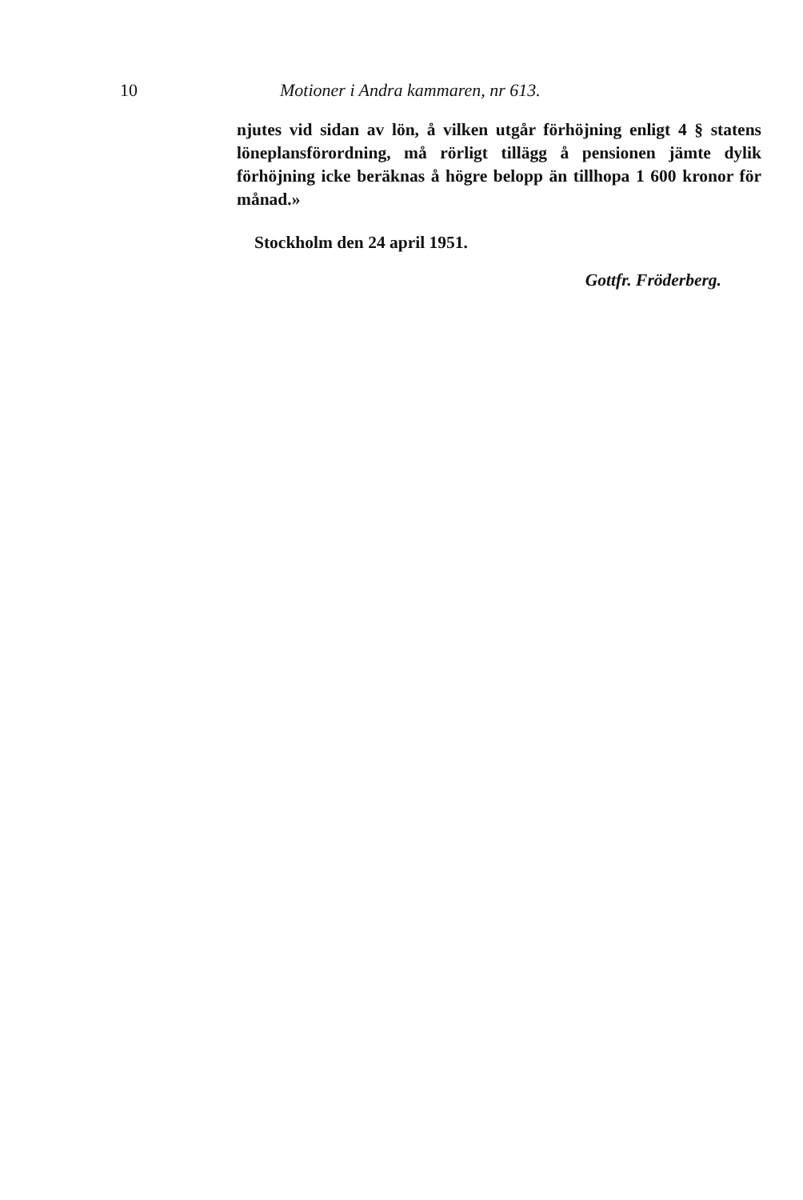10 Motioner i Andra kammaren, nr 613.
njutes vid sidan av lön, å vilken utgår förhöjning enligt 4 § statens löneplansförordning, må rörligt tillägg å pensionen jämte dylik förhöjning icke beräknas å högre belopp än tillhopa 1 600 kronor för månad.»
Stockholm den 24 april 1951.
Gottfr. Fröderberg.